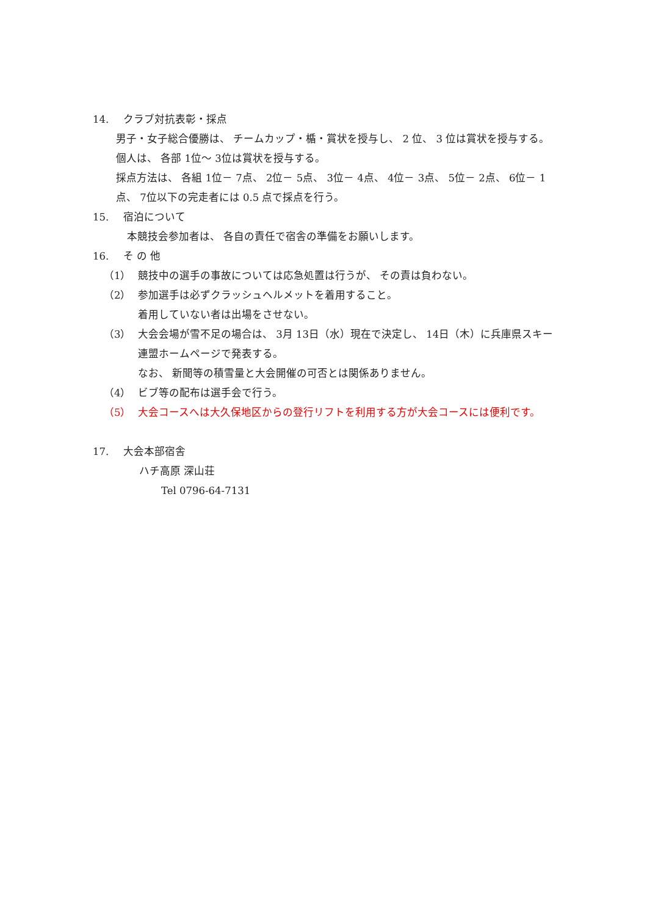14. クラブ対抗表彰・採点
男子・女子総合優勝は、 チームカップ・楯・賞状を授与し、 2 位、 3 位は賞状を授与する。
個人は、 各部 1位～ 3位は賞状を授与する。
採点方法は、 各組 1位－ 7点、 2位－ 5点、 3位－ 4点、 4位－ 3点、 5位－ 2点、 6位－ 1点、 7位以下の完走者には 0.5 点で採点を行う。
15. 宿泊について
本競技会参加者は、 各自の責任で宿舎の準備をお願いします。
16. そ の 他
（1） 競技中の選手の事故については応急処置は行うが、 その責は負わない。
（2） 参加選手は必ずクラッシュヘルメットを着用すること。
着用していない者は出場をさせない。
（3） 大会会場が雪不足の場合は、 3月 13日（水）現在で決定し、 14日（木）に兵庫県スキー連盟ホームページで発表する。
なお、 新聞等の積雪量と大会開催の可否とは関係ありません。
（4） ビブ等の配布は選手会で行う。
（5） 大会コースへは大久保地区からの登行リフトを利用する方が大会コースには便利です。
17. 大会本部宿舎
ハチ高原 深山荘
Tel 0796-64-7131